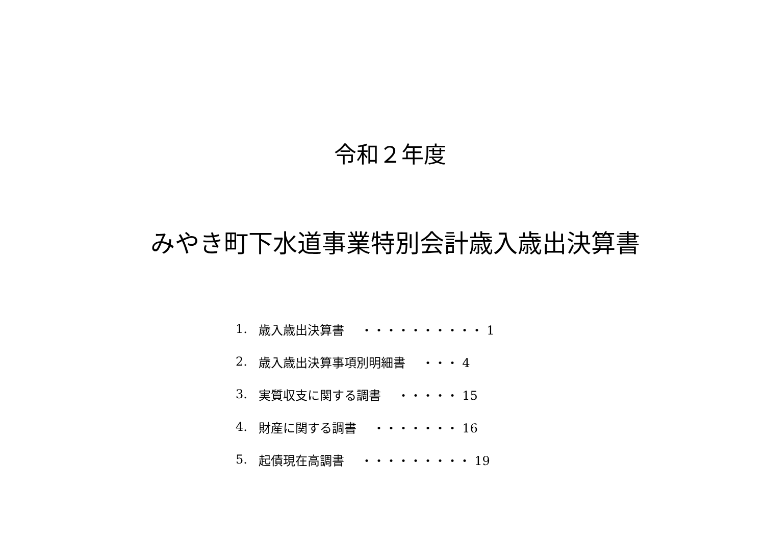令和２年度
みやき町下水道事業特別会計歳入歳出決算書
1. 歳入歳出決算書　 ・・・・・・・・・・ 1
2. 歳入歳出決算事項別明細書　 ・・・ 4
3. 実質収支に関する調書　 ・・・・・ 15
4. 財産に関する調書　 ・・・・・・・ 16
5. 起債現在高調書　 ・・・・・・・・・ 19